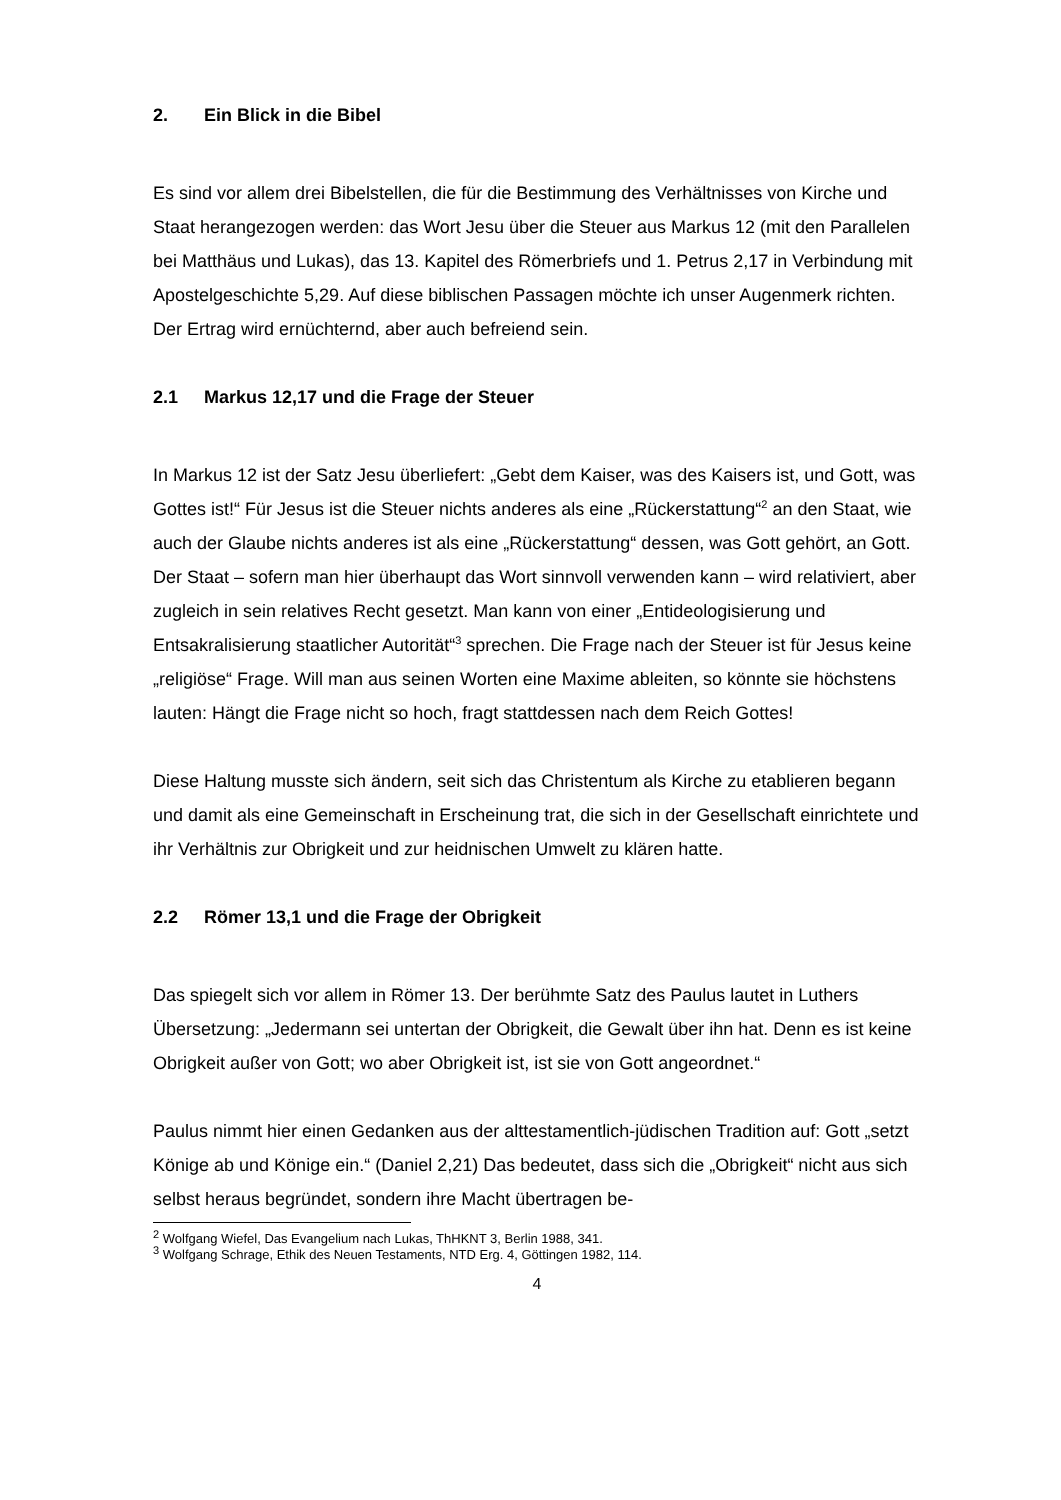2. Ein Blick in die Bibel
Es sind vor allem drei Bibelstellen, die für die Bestimmung des Verhältnisses von Kirche und Staat herangezogen werden: das Wort Jesu über die Steuer aus Markus 12 (mit den Parallelen bei Matthäus und Lukas), das 13. Kapitel des Römerbriefs und 1. Petrus 2,17 in Verbindung mit Apostelgeschichte 5,29. Auf diese biblischen Passagen möchte ich unser Augenmerk richten. Der Ertrag wird ernüchternd, aber auch befreiend sein.
2.1 Markus 12,17 und die Frage der Steuer
In Markus 12 ist der Satz Jesu überliefert: „Gebt dem Kaiser, was des Kaisers ist, und Gott, was Gottes ist!“ Für Jesus ist die Steuer nichts anderes als eine „Rückerstattung“<sup>2</sup> an den Staat, wie auch der Glaube nichts anderes ist als eine „Rückerstattung“ dessen, was Gott gehört, an Gott. Der Staat – sofern man hier überhaupt das Wort sinnvoll verwenden kann – wird relativiert, aber zugleich in sein relatives Recht gesetzt. Man kann von einer „Entideologisierung und Entsakralisierung staatlicher Autorität“<sup>3</sup> sprechen. Die Frage nach der Steuer ist für Jesus keine „religiöse“ Frage. Will man aus seinen Worten eine Maxime ableiten, so könnte sie höchstens lauten: Hängt die Frage nicht so hoch, fragt stattdessen nach dem Reich Gottes!
Diese Haltung musste sich ändern, seit sich das Christentum als Kirche zu etablieren begann und damit als eine Gemeinschaft in Erscheinung trat, die sich in der Gesellschaft einrichtete und ihr Verhältnis zur Obrigkeit und zur heidnischen Umwelt zu klären hatte.
2.2 Römer 13,1 und die Frage der Obrigkeit
Das spiegelt sich vor allem in Römer 13. Der berühmte Satz des Paulus lautet in Luthers Übersetzung: „Jedermann sei untertan der Obrigkeit, die Gewalt über ihn hat. Denn es ist keine Obrigkeit außer von Gott; wo aber Obrigkeit ist, ist sie von Gott angeordnet.“
Paulus nimmt hier einen Gedanken aus der alttestamentlich-jüdischen Tradition auf: Gott „setzt Könige ab und Könige ein.“ (Daniel 2,21) Das bedeutet, dass sich die „Obrigkeit“ nicht aus sich selbst heraus begründet, sondern ihre Macht übertragen be-
<sup>2</sup> Wolfgang Wiefel, Das Evangelium nach Lukas, ThHKNT 3, Berlin 1988, 341.
<sup>3</sup> Wolfgang Schrage, Ethik des Neuen Testaments, NTD Erg. 4, Göttingen 1982, 114.
4